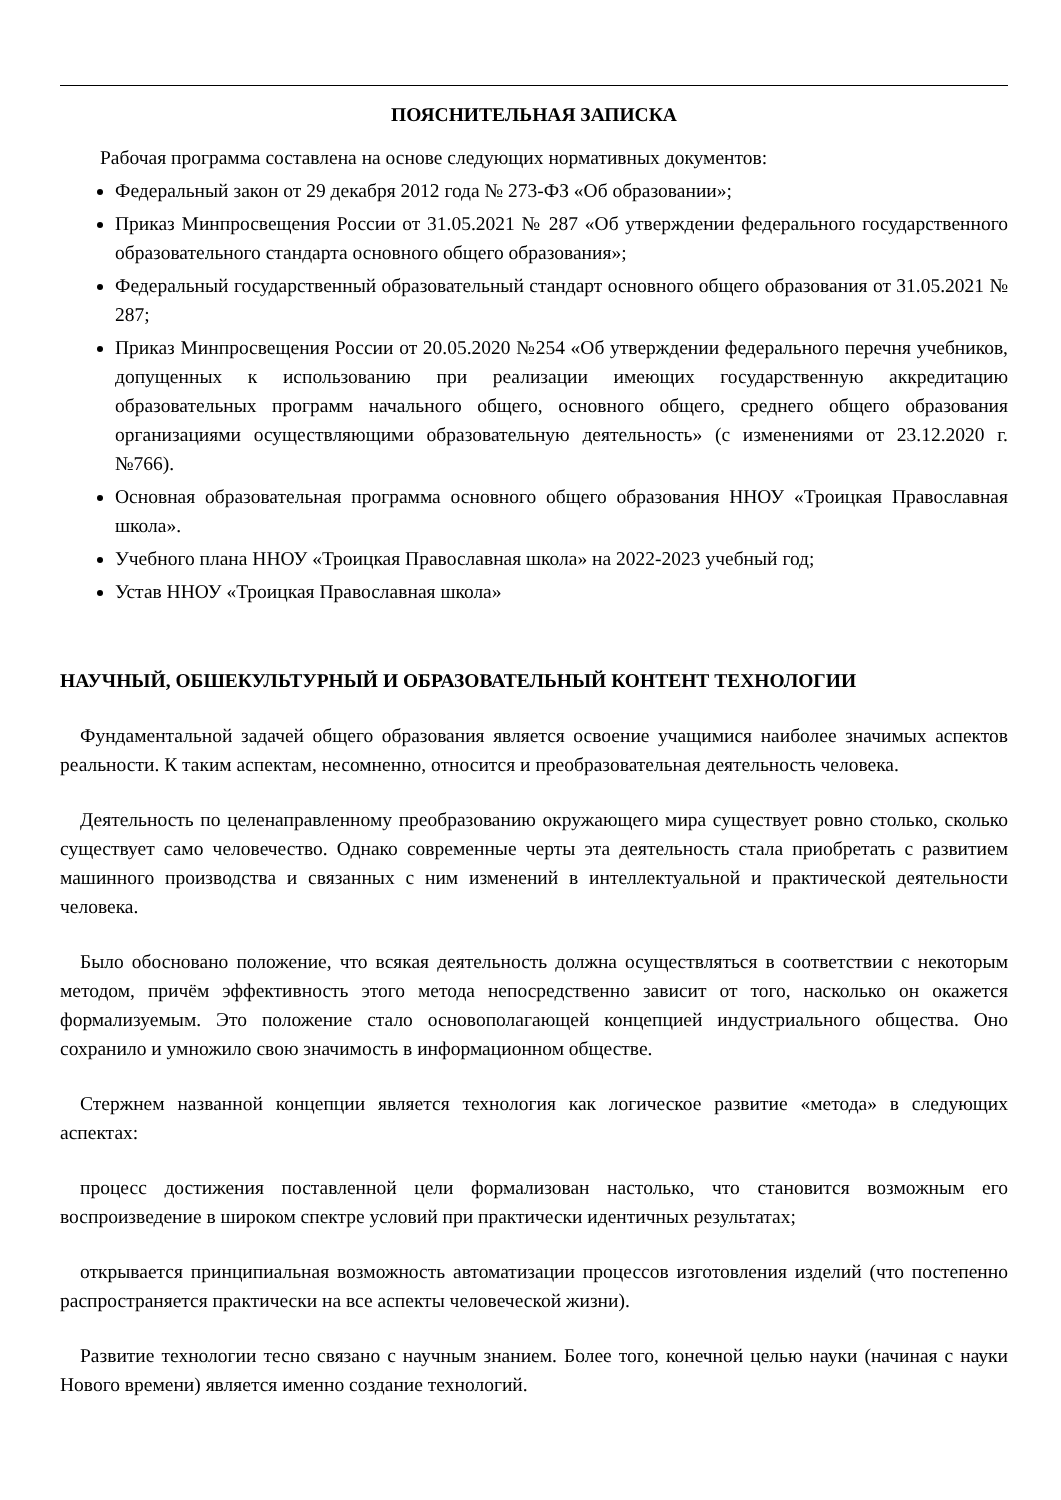ПОЯСНИТЕЛЬНАЯ ЗАПИСКА
Рабочая программа составлена на основе следующих нормативных документов:
Федеральный закон от 29 декабря 2012 года № 273-ФЗ «Об образовании»;
Приказ Минпросвещения России от 31.05.2021 № 287 «Об утверждении федерального государственного образовательного стандарта основного общего образования»;
Федеральный государственный образовательный стандарт основного общего образования от 31.05.2021 № 287;
Приказ Минпросвещения России от 20.05.2020 №254 «Об утверждении федерального перечня учебников, допущенных к использованию при реализации имеющих государственную аккредитацию образовательных программ начального общего, основного общего, среднего общего образования организациями осуществляющими образовательную деятельность» (с изменениями от 23.12.2020 г. №766).
Основная образовательная программа основного общего образования ННОУ «Троицкая Православная школа».
Учебного плана ННОУ «Троицкая Православная школа» на 2022-2023 учебный год;
Устав ННОУ «Троицкая Православная школа»
НАУЧНЫЙ, ОБШЕКУЛЬТУРНЫЙ И ОБРАЗОВАТЕЛЬНЫЙ КОНТЕНТ ТЕХНОЛОГИИ
Фундаментальной задачей общего образования является освоение учащимися наиболее значимых аспектов реальности. К таким аспектам, несомненно, относится и преобразовательная деятельность человека.
Деятельность по целенаправленному преобразованию окружающего мира существует ровно столько, сколько существует само человечество. Однако современные черты эта деятельность стала приобретать с развитием машинного производства и связанных с ним изменений в интеллектуальной и практической деятельности человека.
Было обосновано положение, что всякая деятельность должна осуществляться в соответствии с некоторым методом, причём эффективность этого метода непосредственно зависит от того, насколько он окажется формализуемым. Это положение стало основополагающей концепцией индустриального общества. Оно сохранило и умножило свою значимость в информационном обществе.
Стержнем названной концепции является технология как логическое развитие «метода» в следующих аспектах:
процесс достижения поставленной цели формализован настолько, что становится возможным его воспроизведение в широком спектре условий при практически идентичных результатах;
открывается принципиальная возможность автоматизации процессов изготовления изделий (что постепенно распространяется практически на все аспекты человеческой жизни).
Развитие технологии тесно связано с научным знанием. Более того, конечной целью науки (начиная с науки Нового времени) является именно создание технологий.